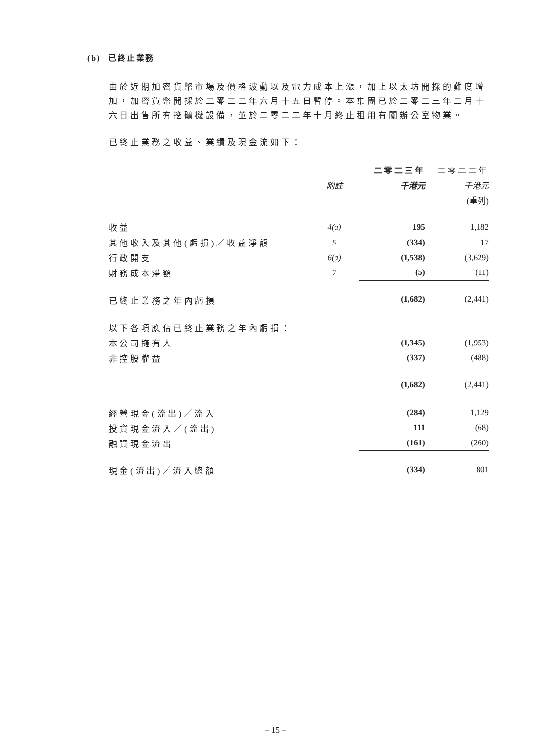(b) 已終止業務
由於近期加密貨幣市場及價格波動以及電力成本上漲，加上以太坊開採的難度增加，加密貨幣開採於二零二二年六月十五日暫停。本集團已於二零二三年二月十六日出售所有挖礦機設備，並於二零二二年十月終止租用有關辦公室物業。
已終止業務之收益、業績及現金流如下：
| | | 二零二三年 | 二零二二年 |
| | 附註 | 千港元 | 千港元 |
| | | | (重列) |
| 收益 | 4(a) | 195 | 1,182 |
| 其他收入及其他(虧損)／收益淨額 | 5 | (334) | 17 |
| 行政開支 | 6(a) | (1,538) | (3,629) |
| 財務成本淨額 | 7 | (5) | (11) |
| 已終止業務之年內虧損 | | (1,682) | (2,441) |
| 以下各項應佔已終止業務之年內虧損： | | | |
| 本公司擁有人 | | (1,345) | (1,953) |
| 非控股權益 | | (337) | (488) |
| | | (1,682) | (2,441) |
| 經營現金(流出)／流入 | | (284) | 1,129 |
| 投資現金流入／(流出) | | 111 | (68) |
| 融資現金流出 | | (161) | (260) |
| 現金(流出)／流入總額 | | (334) | 801 |
– 15 –